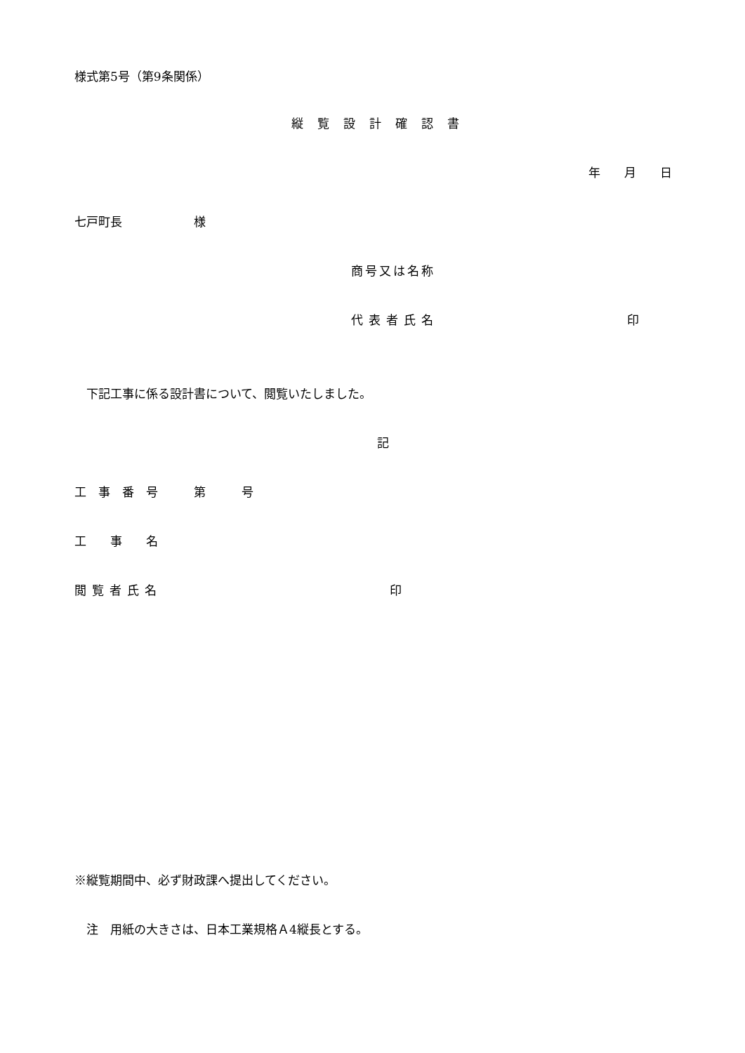様式第5号（第9条関係）
縦覧設計確認書
年　　月　　日
七戸町長　　　　　　様
商号又は名称
代表者氏名 印
　下記工事に係る設計書について、閲覧いたしました。
記
工　事　番　号　　　第　　　号
工　　事　　名
閲覧者氏名 印
※縦覧期間中、必ず財政課へ提出してください。
　注　用紙の大きさは、日本工業規格Ａ4縦長とする。